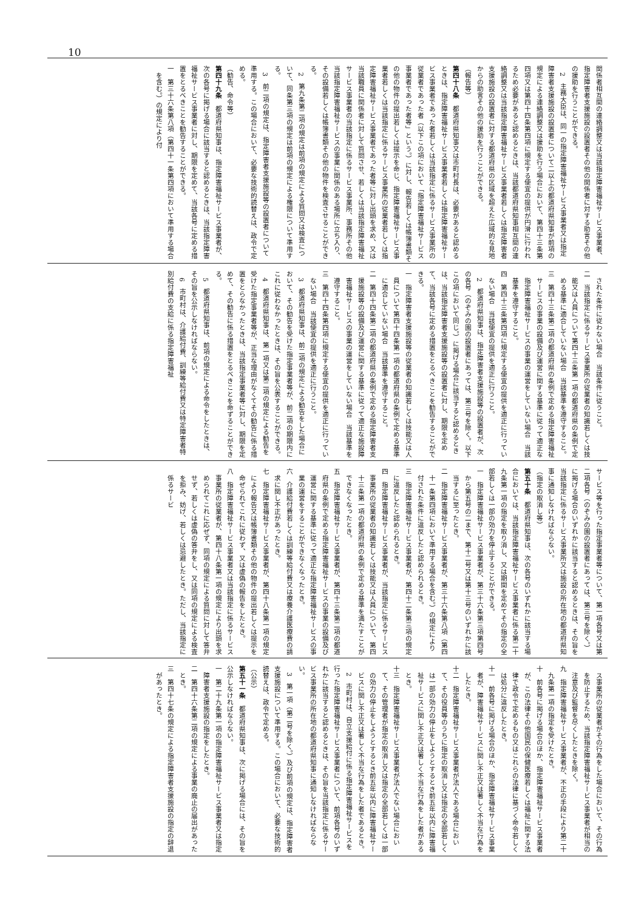10
関係者相互間の連絡調整又は当該指定障害福祉サービス事業者、指定障害者支援施設の設置者その他の関係者に対する助言その他の援助を行うことができる。
2　主務大臣は、同一の指定障害福祉サービス事業者又は指定障害者支援施設の設置者について二以上の都道府県知事が前項の規定による連絡調整又は援助を行う場合において、第四十三条第四項又は第四十四条第四項に規定する便宜の提供が円滑に行われるため必要があると認めるときは、当該都道府県知事相互間の連絡調整又は当該指定障害福祉サービス事業者若しくは指定障害者支援施設の設置者に対する都道府県の区域を超えた広域的な見地からの助言その他の援助を行うことができる。
（報告等）
第四十八条　都道府県知事又は市町村長は、必要があると認めるときは、指定障害福祉サービス事業者若しくは指定障害福祉サービス事業者であった者若しくは当該指定に係るサービス事業所の従業者であった者（以下この項において「指定障害福祉サービス事業者であった者等」という。）に対し、報告若しくは帳簿書類その他の物件の提出若しくは提示を命じ、指定障害福祉サービス事業者若しくは当該指定に係るサービス事業所の従業者若しくは指定障害福祉サービス事業者であった者等に対し出頭を求め、又は当該職員に関係者に対して質問させ、若しくは当該指定障害福祉サービス事業者の当該指定に係るサービス事業所、事務所その他当該指定障害福祉サービスの事業に関係のある場所に立ち入り、その設備若しくは帳簿書類その他の物件を検査させることができる。
2　第九条第二項の規定は前項の規定による質問又は検査について、同条第三項の規定は前項の規定による権限について準用する。
3　前二項の規定は、指定障害者支援施設等の設置者について準用する。この場合において、必要な技術的読替えは、政令で定める。
（勧告、命令等）
第四十九条　都道府県知事は、指定障害福祉サービス事業者が、次の各号に掲げる場合に該当すると認めるときは、当該指定障害福祉サービス事業者に対し、期限を定めて、当該各号に定める措置をとるべきことを勧告することができる。
一　第三十六条第八項（第四十一条第四項において準用する場合を含む。）の規定により付
された条件に従わない場合　当該条件に従うこと。
二　当該指定に係るサービス事業所の従業者の知識若しくは技能又は人員について第四十三条第一項の都道府県の条例で定める基準に適合していない場合　当該基準を遵守すること。
三　第四十三条第二項の都道府県の条例で定める指定障害福祉サービスの事業の設備及び運営に関する基準に従って適正な指定障害福祉サービスの事業の運営をしていない場合　当該基準を遵守すること。
四　第四十三条第四項に規定する便宜の提供を適正に行っていない場合　当該便宜の提供を適正に行うこと。
2　都道府県知事は、指定障害者支援施設等の設置者が、次の各号（のぞみの園の設置者にあっては、第三号を除く。以下この項において同じ。）に掲げる場合に該当すると認めるときは、当該指定障害者支援施設等の設置者に対し、期限を定めて、当該各号に定める措置をとるべきことを勧告することができる。
一　指定障害者支援施設等の従業者の知識若しくは技能又は人員について第四十四条第一項の都道府県の条例で定める基準に適合していない場合　当該基準を遵守すること。
二　第四十四条第二項の都道府県の条例で定める指定障害者支援施設等の設備及び運営に関する基準に従って適正な施設障害福祉サービスの事業の運営をしていない場合　当該基準を遵守すること。
三　第四十四条第四項に規定する便宜の提供を適正に行っていない場合　当該便宜の提供を適正に行うこと。
3　都道府県知事は、前二項の規定による勧告をした場合において、その勧告を受けた指定事業者等が、前二項の期限内にこれに従わなかったときは、その旨を公表することができる。
4　都道府県知事は、第一項又は第二項の規定による勧告を受けた指定事業者等が、正当な理由がなくてその勧告に係る措置をとらなかったときは、当該指定事業者等に対し、期限を定めて、その勧告に係る措置をとるべきことを命ずることができる。
5　都道府県知事は、前項の規定による命令をしたときは、その旨を公示しなければならない。
6　市町村は、介護給付費、訓練等給付費又は特定障害者特別給付費の支給に係る指定障害福祉
サービス等を行った指定事業者等について、第一項各号又は第二項各号（のぞみの園の設置者にあっては、第三号を除く。）に掲げる場合のいずれかに該当すると認めるときは、その旨を当該指定に係るサービス事業所又は施設の所在地の都道府県知事に通知しなければならない。
（指定の取消し等）
第五十条　都道府県知事は、次の各号のいずれかに該当する場合においては、当該指定障害福祉サービス事業者に係る第二十九条第一項の指定を取り消し、又は期間を定めてその指定の全部若しくは一部の効力を停止することができる。
一　指定障害福祉サービス事業者が、第三十六条第三項第四号から第五号の二まで、第十二号又は第十三号のいずれかに該当するに至ったとき。
二　指定障害福祉サービス事業者が、第三十六条第八項（第四十一条第四項において準用する場合を含む。）の規定により付された条件に違反したと認められるとき。
三　指定障害福祉サービス事業者が、第四十二条第三項の規定に違反したと認められるとき。
四　指定障害福祉サービス事業者が、当該指定に係るサービス事業所の従業者の知識若しくは技能又は人員について、第四十三条第一項の都道府県の条例で定める基準を満たすことができなくなったとき。
五　指定障害福祉サービス事業者が、第四十三条第二項の都道府県の条例で定める指定障害福祉サービスの事業の設備及び運営に関する基準に従って適正な指定障害福祉サービスの事業の運営をすることができなくなったとき。
六　介護給付費若しくは訓練等給付費又は療養介護医療費の請求に関し不正があったとき。
七　指定障害福祉サービス事業者が、第四十八条第一項の規定により報告又は帳簿書類その他の物件の提出若しくは提示を命ぜられてこれに従わず、又は虚偽の報告をしたとき。
八　指定障害福祉サービス事業者又は当該指定に係るサービス事業所の従業者が、第四十八条第一項の規定により出頭を求められてこれに応ぜず、同項の規定による質問に対して答弁せず、若しくは虚偽の答弁をし、又は同項の規定による検査を拒み、妨げ、若しくは忌避したとき。ただし、当該指定に係るサービ
ス事業所の従業者がその行為をした場合において、その行為を防止するため、当該指定障害福祉サービス事業者が相当の注意及び監督を尽くしたときを除く。
九　指定障害福祉サービス事業者が、不正の手段により第二十九条第一項の指定を受けたとき。
十　前各号に掲げる場合のほか、指定障害福祉サービス事業者が、この法律その他国民の保健医療若しくは福祉に関する法律で政令で定めるもの又はこれらの法律に基づく命令若しくは処分に違反したとき。
十一　前各号に掲げる場合のほか、指定障害福祉サービス事業者が、障害福祉サービスに関し不正又は著しく不当な行為をしたとき。
十二　指定障害福祉サービス事業者が法人である場合において、その役員等のうちに指定の取消し又は指定の全部若しくは一部の効力の停止をしようとするとき前五年以内に障害福祉サービスに関し不正又は著しく不当な行為をした者があるとき。
十三　指定障害福祉サービス事業者が法人でない場合において、その管理者が指定の取消し又は指定の全部若しくは一部の効力の停止をしようとするとき前五年以内に障害福祉サービスに関し不正又は著しく不当な行為をした者であるとき。
2　市町村は、自立支援給付に係る指定障害福祉サービスを行った指定障害福祉サービス事業者について、前項各号のいずれかに該当すると認めるときは、その旨を当該指定に係るサービス事業所の所在地の都道府県知事に通知しなければならない。
3　第一項（第二号を除く。）及び前項の規定は、指定障害者支援施設について準用する。この場合において、必要な技術的読替えは、政令で定める。
（公示）
第五十一条　都道府県知事は、次に掲げる場合には、その旨を公示しなければならない。
一　第二十九条第一項の指定障害福祉サービス事業者又は指定障害者支援施設の指定をしたとき。
二　第四十六条第二項の規定による事業の廃止の届出があったとき。
三　第四十七条の規定による指定障害者支援施設の指定の辞退があったとき。